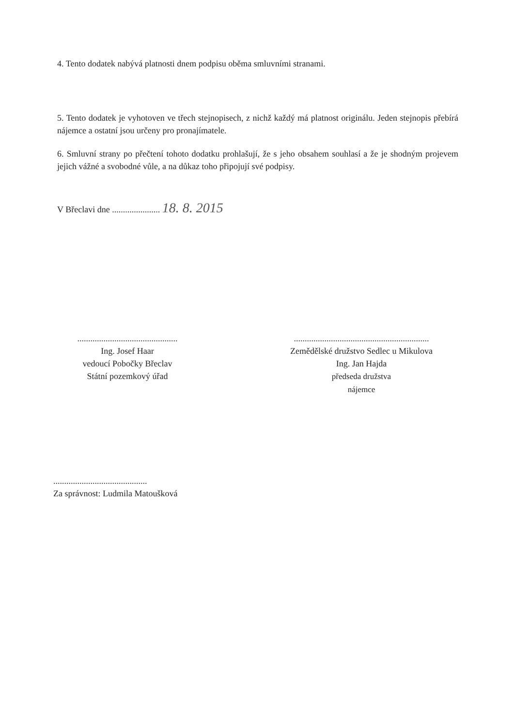4. Tento dodatek nabývá platnosti dnem podpisu oběma smluvními stranami.
5. Tento dodatek je vyhotoven ve třech stejnopisech, z nichž každý má platnost originálu. Jeden stejnopis přebírá nájemce a ostatní jsou určeny pro pronajímatele.
6. Smluvní strany po přečtení tohoto dodatku prohlašují, že s jeho obsahem souhlasí a že je shodným projevem jejich vážné a svobodné vůle, a na důkaz toho připojují své podpisy.
V Břeclavi dne ...................... 18. 8. 2015
..............................................
Ing. Josef Haar
vedoucí Pobočky Břeclav
Státní pozemkový úřad
..............................................................
Zemědělské družstvo Sedlec u Mikulova
Ing. Jan Hajda
předseda družstva
nájemce
...........................................
Za správnost: Ludmila Matoušková